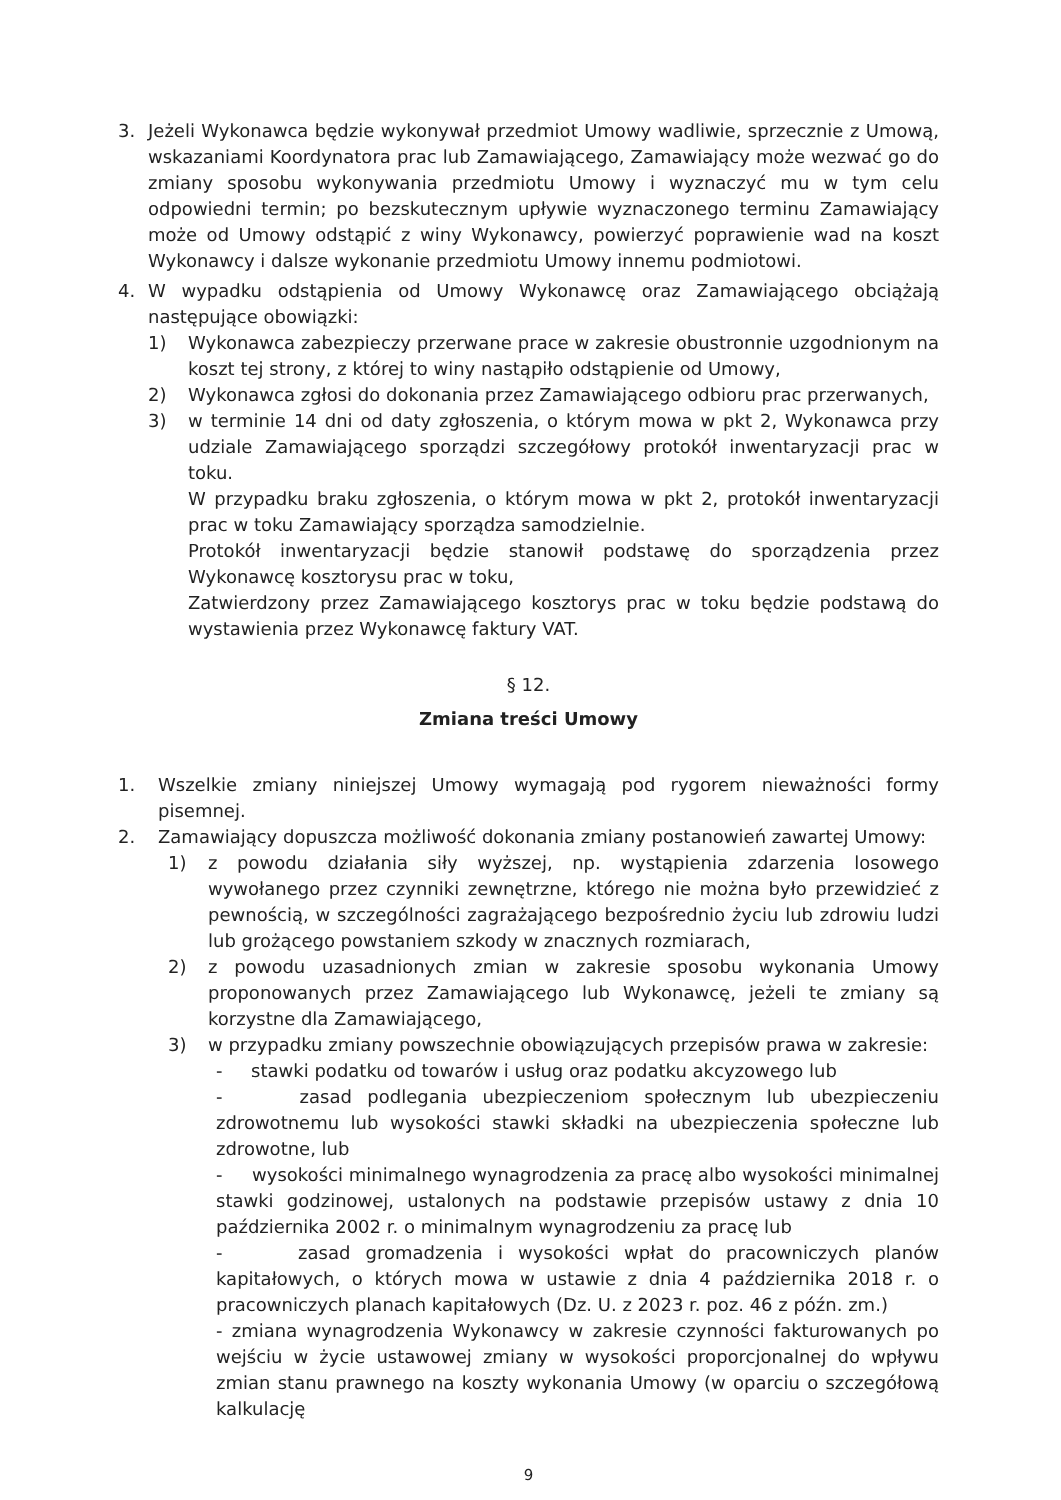3. Jeżeli Wykonawca będzie wykonywał przedmiot Umowy wadliwie, sprzecznie z Umową, wskazaniami Koordynatora prac lub Zamawiającego, Zamawiający może wezwać go do zmiany sposobu wykonywania przedmiotu Umowy i wyznaczyć mu w tym celu odpowiedni termin; po bezskutecznym upływie wyznaczonego terminu Zamawiający może od Umowy odstąpić z winy Wykonawcy, powierzyć poprawienie wad na koszt Wykonawcy i dalsze wykonanie przedmiotu Umowy innemu podmiotowi.
4. W wypadku odstąpienia od Umowy Wykonawcę oraz Zamawiającego obciążają następujące obowiązki:
1) Wykonawca zabezpieczy przerwane prace w zakresie obustronnie uzgodnionym na koszt tej strony, z której to winy nastąpiło odstąpienie od Umowy,
2) Wykonawca zgłosi do dokonania przez Zamawiającego odbioru prac przerwanych,
3) w terminie 14 dni od daty zgłoszenia, o którym mowa w pkt 2, Wykonawca przy udziale Zamawiającego sporządzi szczegółowy protokół inwentaryzacji prac w toku.
W przypadku braku zgłoszenia, o którym mowa w pkt 2, protokół inwentaryzacji prac w toku Zamawiający sporządza samodzielnie.
Protokół inwentaryzacji będzie stanowił podstawę do sporządzenia przez Wykonawcę kosztorysu prac w toku,
Zatwierdzony przez Zamawiającego kosztorys prac w toku będzie podstawą do wystawienia przez Wykonawcę faktury VAT.
§ 12.
Zmiana treści Umowy
1. Wszelkie zmiany niniejszej Umowy wymagają pod rygorem nieważności formy pisemnej.
2. Zamawiający dopuszcza możliwość dokonania zmiany postanowień zawartej Umowy:
1) z powodu działania siły wyższej, np. wystąpienia zdarzenia losowego wywołanego przez czynniki zewnętrzne, którego nie można było przewidzieć z pewnością, w szczególności zagrażającego bezpośrednio życiu lub zdrowiu ludzi lub grożącego powstaniem szkody w znacznych rozmiarach,
2) z powodu uzasadnionych zmian w zakresie sposobu wykonania Umowy proponowanych przez Zamawiającego lub Wykonawcę, jeżeli te zmiany są korzystne dla Zamawiającego,
3) w przypadku zmiany powszechnie obowiązujących przepisów prawa w zakresie:
- stawki podatku od towarów i usług oraz podatku akcyzowego lub
- zasad podlegania ubezpieczeniom społecznym lub ubezpieczeniu zdrowotnemu lub wysokości stawki składki na ubezpieczenia społeczne lub zdrowotne, lub
- wysokości minimalnego wynagrodzenia za pracę albo wysokości minimalnej stawki godzinowej, ustalonych na podstawie przepisów ustawy z dnia 10 października 2002 r. o minimalnym wynagrodzeniu za pracę lub
- zasad gromadzenia i wysokości wpłat do pracowniczych planów kapitałowych, o których mowa w ustawie z dnia 4 października 2018 r. o pracowniczych planach kapitałowych (Dz. U. z 2023 r. poz. 46 z późn. zm.)
- zmiana wynagrodzenia Wykonawcy w zakresie czynności fakturowanych po wejściu w życie ustawowej zmiany w wysokości proporcjonalnej do wpływu zmian stanu prawnego na koszty wykonania Umowy (w oparciu o szczegółową kalkulację
9